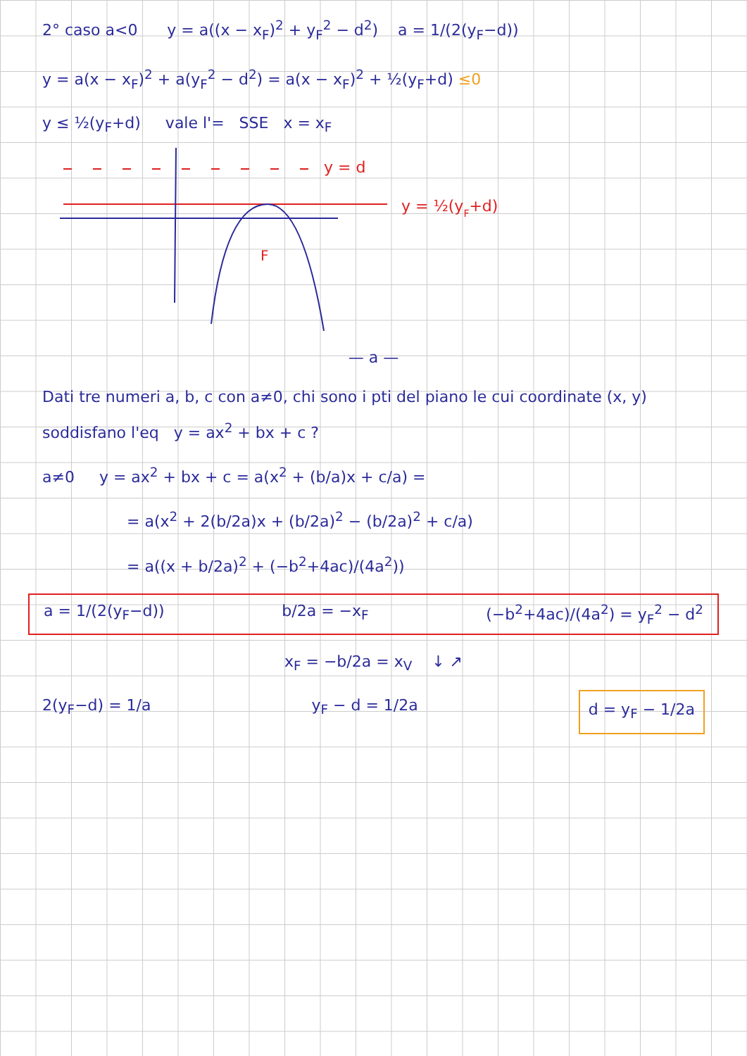2° caso a<0 y = a((x − x<sub>F</sub>)<sup>2</sup> + y<sub>F</sub><sup>2</sup> − d<sup>2</sup>) a = 1/(2(y<sub>F</sub>−d))
y = a(x − x<sub>F</sub>)<sup>2</sup> + a(y<sub>F</sub><sup>2</sup> − d<sup>2</sup>) = a(x − x<sub>F</sub>)<sup>2</sup> + ½(y<sub>F</sub>+d) ≤0
y ≤ ½(y<sub>F</sub>+d) vale l'= SSE x = x<sub>F</sub>
y = d
y = ½(yF+d)
F
— a —
Dati tre numeri a, b, c con a≠0, chi sono i pti del piano le cui coordinate (x, y) soddisfano l'eq y = ax<sup>2</sup> + bx + c ?
a≠0 y = ax<sup>2</sup> + bx + c = a(x<sup>2</sup> + (b/a)x + c/a) =
= a(x<sup>2</sup> + 2(b/2a)x + (b/2a)<sup>2</sup> − (b/2a)<sup>2</sup> + c/a)
= a((x + b/2a)<sup>2</sup> + (−b<sup>2</sup>+4ac)/(4a<sup>2</sup>))
a = 1/(2(y<sub>F</sub>−d)) b/2a = −x<sub>F</sub> (−b<sup>2</sup>+4ac)/(4a<sup>2</sup>) = y<sub>F</sub><sup>2</sup> − d<sup>2</sup>
x<sub>F</sub> = −b/2a = x<sub>V</sub> ↓ ↗
2(y<sub>F</sub>−d) = 1/a y<sub>F</sub> − d = 1/2a d = y<sub>F</sub> − 1/2a